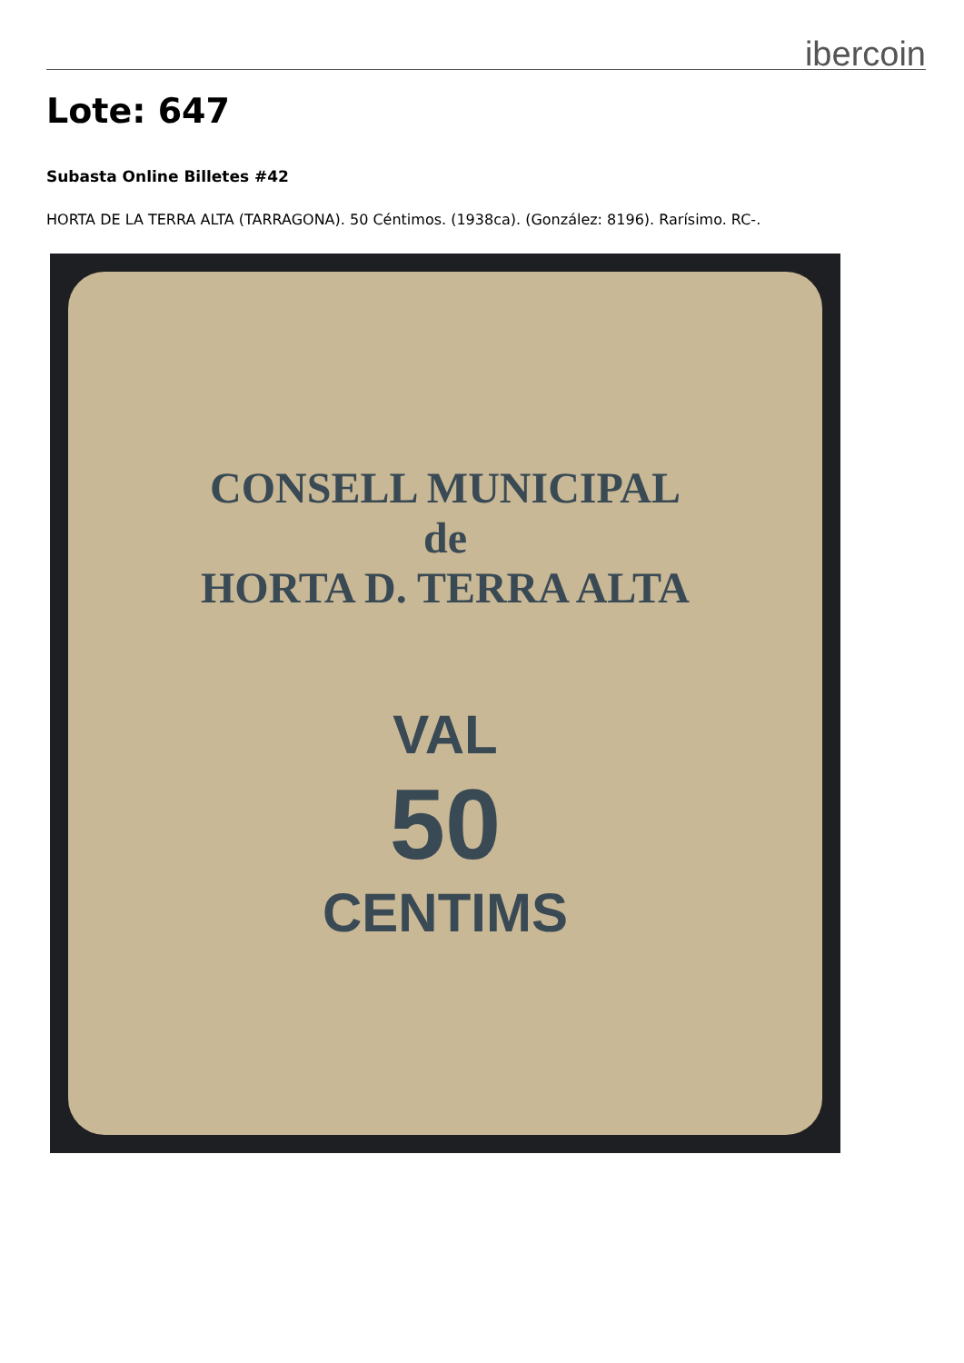ibercoin
Lote: 647
Subasta Online Billetes #42
HORTA DE LA TERRA ALTA (TARRAGONA). 50 Céntimos. (1938ca). (González: 8196). Rarísimo. RC-.
CONSELL MUNICIPAL
de
HORTA D. TERRA ALTA
VAL
50
CENTIMS